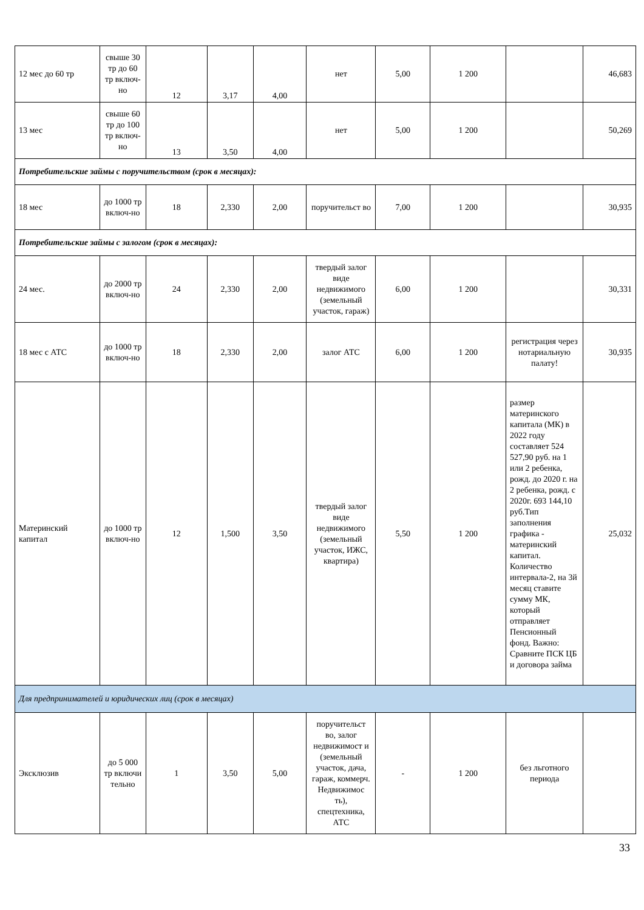| 12 мес до 60 тр | свыше 30 тр до 60 тр включ-но | 12 | 3,17 | 4,00 | нет | 5,00 | 1 200 | | 46,683 |
| 13 мес | свыше 60 тр до 100 тр включ-но | 13 | 3,50 | 4,00 | нет | 5,00 | 1 200 | | 50,269 |
| Потребительские займы с поручительством (срок в месяцах): | | | | | | | | | |
| 18 мес | до 1000 тр включ-но | 18 | 2,330 | 2,00 | поручительст во | 7,00 | 1 200 | | 30,935 |
| Потребительские займы с залогом (срок в месяцах): | | | | | | | | | |
| 24 мес. | до 2000 тр включ-но | 24 | 2,330 | 2,00 | твердый залог виде недвижимого (земельный участок, гараж) | 6,00 | 1 200 | | 30,331 |
| 18 мес с АТС | до 1000 тр включ-но | 18 | 2,330 | 2,00 | залог АТС | 6,00 | 1 200 | регистрация через нотариальную палату! | 30,935 |
| Материнский капитал | до 1000 тр включ-но | 12 | 1,500 | 3,50 | твердый залог виде недвижимого (земельный участок, ИЖС, квартира) | 5,50 | 1 200 | размер материнского капитала (МК) в 2022 году составляет 524 527,90 руб. на 1 или 2 ребенка, рожд. до 2020 г. на 2 ребенка, рожд. с 2020г. 693 144,10 руб.Тип заполнения графика - материнский капитал. Количество интервала-2, на 3й месяц ставите сумму МК, который отправляет Пенсионный фонд. Важно: Сравните ПСК ЦБ и договора займа | 25,032 |
| Для предпринимателей и юридических лиц (срок в месяцах) | | | | | | | | | |
| Эксклюзив | до 5 000 тр включи тельно | 1 | 3,50 | 5,00 | поручительст во, залог недвижимост и (земельный участок, дача, гараж, коммерч. Недвижимос ть), спецтехника, АТС | - | 1 200 | без льготного периода | |
33